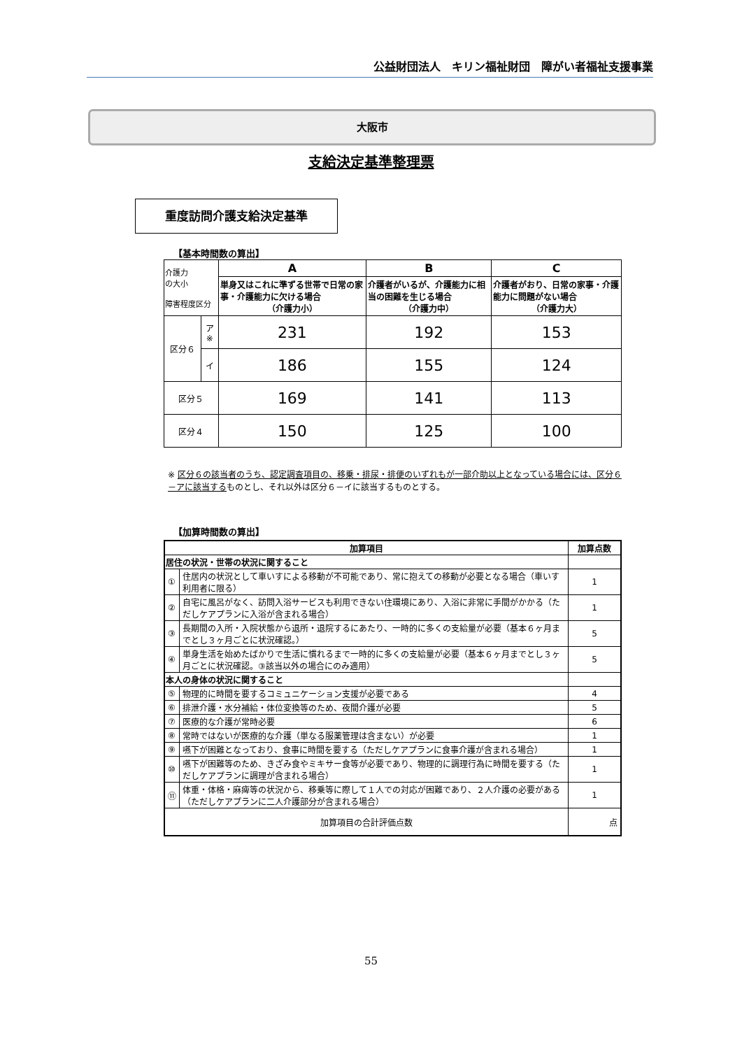公益財団法人　キリン福祉財団　障がい者福祉支援事業
大阪市
支給決定基準整理票
重度訪問介護支給決定基準
【基本時間数の算出】
| 介護力 の大小 障害程度区分 | | A | B | C |
| | | 単身又はこれに準ずる世帯で日常の家事・介護能力に欠ける場合 （介護力小） | 介護者がいるが、介護能力に相当の困難を生じる場合 （介護力中） | 介護者がおり、日常の家事・介護能力に問題がない場合 （介護力大） |
| 区分６ | ア ※ | 231 | 192 | 153 |
| | イ | 186 | 155 | 124 |
| 区分５ | | 169 | 141 | 113 |
| 区分４ | | 150 | 125 | 100 |
※ 区分６の該当者のうち、認定調査項目の、移乗・排尿・排便のいずれもが一部介助以上となっている場合には、区分６－アに該当するものとし、それ以外は区分６－イに該当するものとする。
【加算時間数の算出】
| 加算項目 | | 加算点数 |
| --- | --- | --- |
| 居住の状況・世帯の状況に関すること | | |
| ① | 住居内の状況として車いすによる移動が不可能であり、常に抱えての移動が必要となる場合（車いす利用者に限る） | 1 |
| ② | 自宅に風呂がなく、訪問入浴サービスも利用できない住環境にあり、入浴に非常に手間がかかる（ただしケアプランに入浴が含まれる場合） | 1 |
| ③ | 長期間の入所・入院状態から退所・退院するにあたり、一時的に多くの支給量が必要（基本６ヶ月までとし３ヶ月ごとに状況確認。） | 5 |
| ④ | 単身生活を始めたばかりで生活に慣れるまで一時的に多くの支給量が必要（基本６ヶ月までとし３ヶ月ごとに状況確認。③該当以外の場合にのみ適用） | 5 |
| 本人の身体の状況に関すること | | |
| ⑤ | 物理的に時間を要するコミュニケーション支援が必要である | 4 |
| ⑥ | 排泄介護・水分補給・体位変換等のため、夜間介護が必要 | 5 |
| ⑦ | 医療的な介護が常時必要 | 6 |
| ⑧ | 常時ではないが医療的な介護（単なる服薬管理は含まない）が必要 | 1 |
| ⑨ | 嚥下が困難となっており、食事に時間を要する（ただしケアプランに食事介護が含まれる場合） | 1 |
| ⑩ | 嚥下が困難等のため、きざみ食やミキサー食等が必要であり、物理的に調理行為に時間を要する（ただしケアプランに調理が含まれる場合） | 1 |
| ⑪ | 体重・体格・麻痺等の状況から、移乗等に際して１人での対応が困難であり、２人介護の必要がある（ただしケアプランに二人介護部分が含まれる場合） | 1 |
| 加算項目の合計評価点数 | | 点 |
55